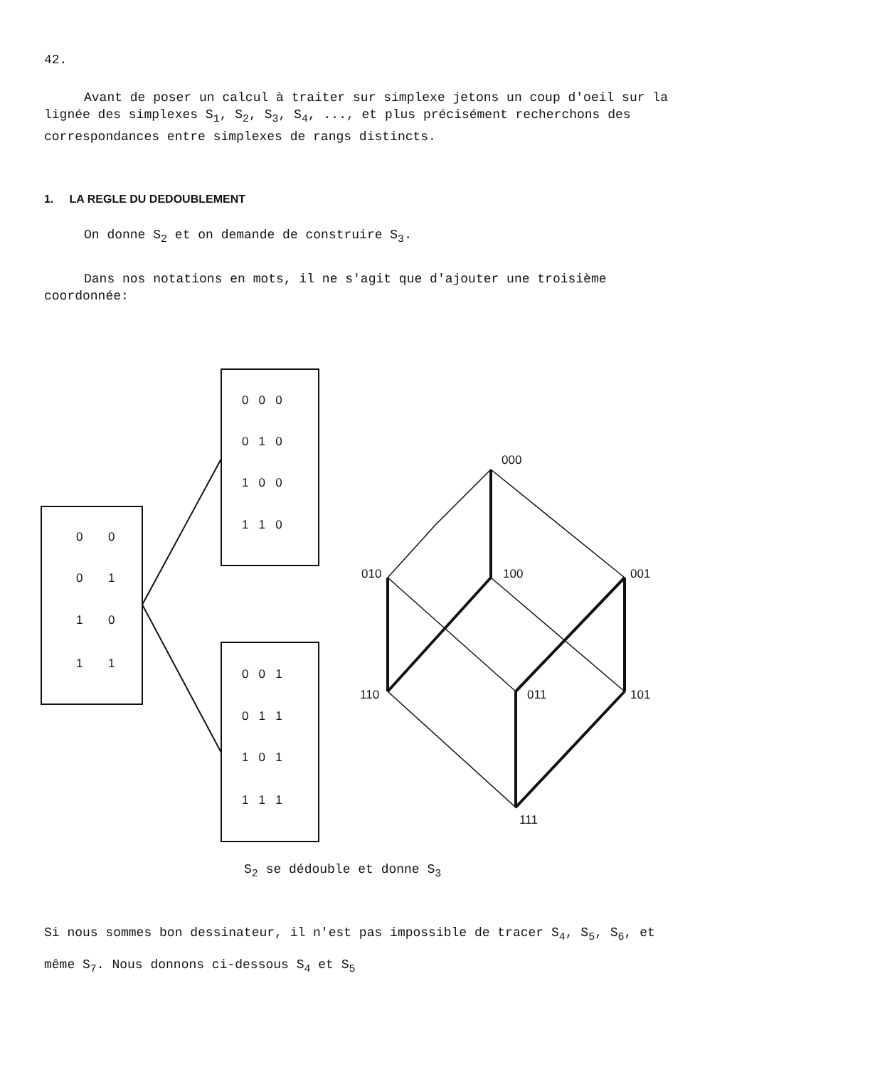42.
Avant de poser un calcul à traiter sur simplexe jetons un coup d'oeil sur la lignée des simplexes S<sub>1</sub>, S<sub>2</sub>, S<sub>3</sub>, S<sub>4</sub>, ..., et plus précisément recherchons des correspondances entre simplexes de rangs distincts.
1. LA REGLE DU DEDOUBLEMENT
On donne S<sub>2</sub> et on demande de construire S<sub>3</sub>.
Dans nos notations en mots, il ne s'agit que d'ajouter une troisième coordonnée:
0
0
0
1
1
0
1
1
0 0 0
0 1 0
1 0 0
1 1 0
0 0 1
0 1 1
1 0 1
1 1 1
000
010
100
001
110
011
101
111
S<sub>2</sub> se dédouble et donne S<sub>3</sub>
Si nous sommes bon dessinateur, il n'est pas impossible de tracer S<sub>4</sub>, S<sub>5</sub>, S<sub>6</sub>, et même S<sub>7</sub>. Nous donnons ci-dessous S<sub>4</sub> et S<sub>5</sub>